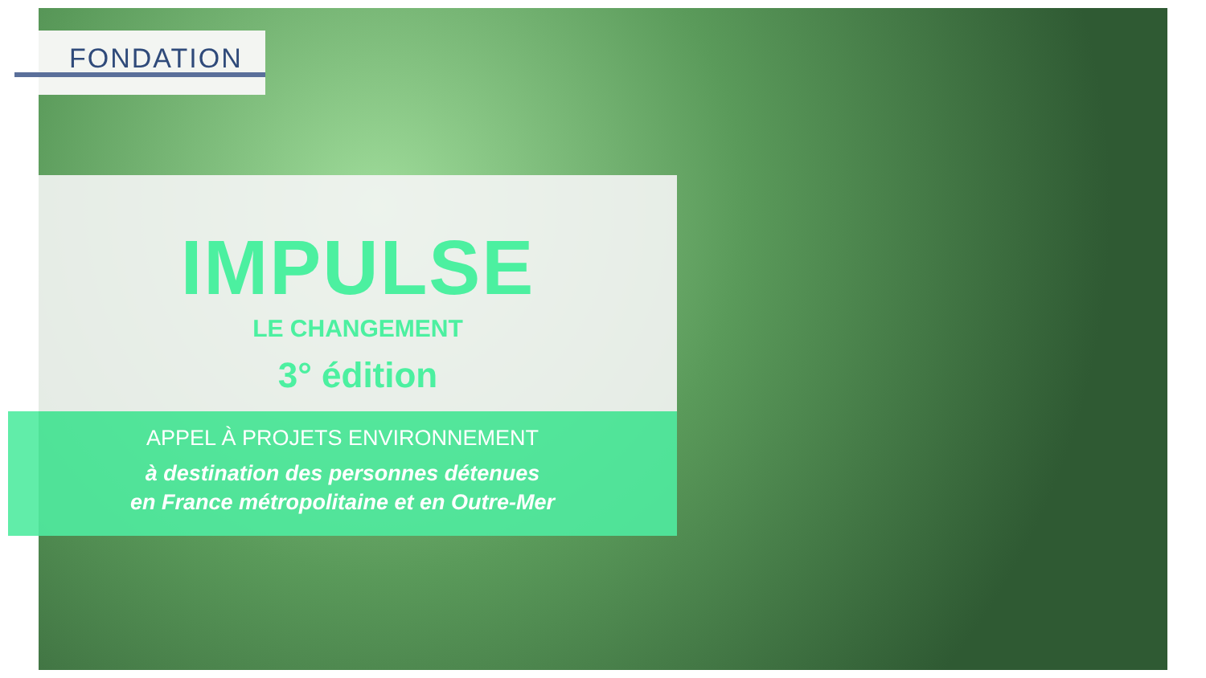FONDATION
IMPULSE
LE CHANGEMENT
3° édition
APPEL À PROJETS ENVIRONNEMENT
à destination des personnes détenues
en France métropolitaine et en Outre-Mer